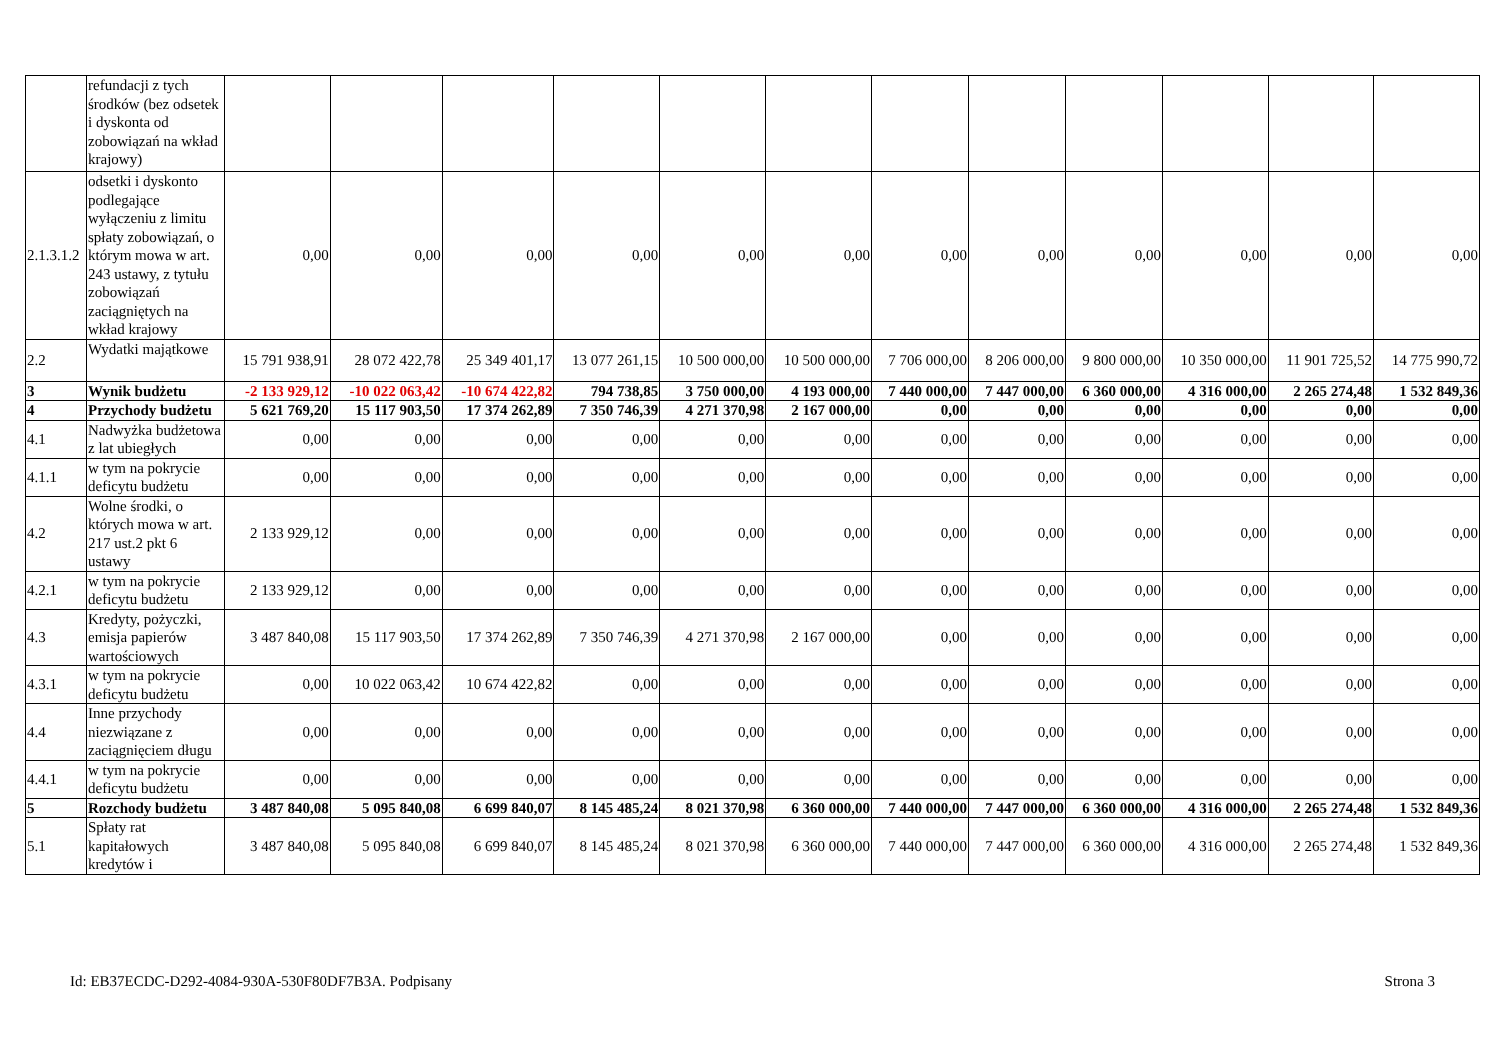| | refundacji z tych środków (bez odsetek i dyskonta od zobowiązań na wkład krajowy) | | | | | | | | | | | | |
| 2.1.3.1.2 | odsetki i dyskonto podlegające wyłączeniu z limitu spłaty zobowiązań, o którym mowa w art. 243 ustawy, z tytułu zobowiązań zaciągniętych na wkład krajowy | 0,00 | 0,00 | 0,00 | 0,00 | 0,00 | 0,00 | 0,00 | 0,00 | 0,00 | 0,00 | 0,00 | 0,00 |
| 2.2 | Wydatki majątkowe | 15 791 938,91 | 28 072 422,78 | 25 349 401,17 | 13 077 261,15 | 10 500 000,00 | 10 500 000,00 | 7 706 000,00 | 8 206 000,00 | 9 800 000,00 | 10 350 000,00 | 11 901 725,52 | 14 775 990,72 |
| 3 | Wynik budżetu | -2 133 929,12 | -10 022 063,42 | -10 674 422,82 | 794 738,85 | 3 750 000,00 | 4 193 000,00 | 7 440 000,00 | 7 447 000,00 | 6 360 000,00 | 4 316 000,00 | 2 265 274,48 | 1 532 849,36 |
| 4 | Przychody budżetu | 5 621 769,20 | 15 117 903,50 | 17 374 262,89 | 7 350 746,39 | 4 271 370,98 | 2 167 000,00 | 0,00 | 0,00 | 0,00 | 0,00 | 0,00 | 0,00 |
| 4.1 | Nadwyżka budżetowa z lat ubiegłych | 0,00 | 0,00 | 0,00 | 0,00 | 0,00 | 0,00 | 0,00 | 0,00 | 0,00 | 0,00 | 0,00 | 0,00 |
| 4.1.1 | w tym na pokrycie deficytu budżetu | 0,00 | 0,00 | 0,00 | 0,00 | 0,00 | 0,00 | 0,00 | 0,00 | 0,00 | 0,00 | 0,00 | 0,00 |
| 4.2 | Wolne środki, o których mowa w art. 217 ust.2 pkt 6 ustawy | 2 133 929,12 | 0,00 | 0,00 | 0,00 | 0,00 | 0,00 | 0,00 | 0,00 | 0,00 | 0,00 | 0,00 | 0,00 |
| 4.2.1 | w tym na pokrycie deficytu budżetu | 2 133 929,12 | 0,00 | 0,00 | 0,00 | 0,00 | 0,00 | 0,00 | 0,00 | 0,00 | 0,00 | 0,00 | 0,00 |
| 4.3 | Kredyty, pożyczki, emisja papierów wartościowych | 3 487 840,08 | 15 117 903,50 | 17 374 262,89 | 7 350 746,39 | 4 271 370,98 | 2 167 000,00 | 0,00 | 0,00 | 0,00 | 0,00 | 0,00 | 0,00 |
| 4.3.1 | w tym na pokrycie deficytu budżetu | 0,00 | 10 022 063,42 | 10 674 422,82 | 0,00 | 0,00 | 0,00 | 0,00 | 0,00 | 0,00 | 0,00 | 0,00 | 0,00 |
| 4.4 | Inne przychody niezwiązane z zaciągnięciem długu | 0,00 | 0,00 | 0,00 | 0,00 | 0,00 | 0,00 | 0,00 | 0,00 | 0,00 | 0,00 | 0,00 | 0,00 |
| 4.4.1 | w tym na pokrycie deficytu budżetu | 0,00 | 0,00 | 0,00 | 0,00 | 0,00 | 0,00 | 0,00 | 0,00 | 0,00 | 0,00 | 0,00 | 0,00 |
| 5 | Rozchody budżetu | 3 487 840,08 | 5 095 840,08 | 6 699 840,07 | 8 145 485,24 | 8 021 370,98 | 6 360 000,00 | 7 440 000,00 | 7 447 000,00 | 6 360 000,00 | 4 316 000,00 | 2 265 274,48 | 1 532 849,36 |
| 5.1 | Spłaty rat kapitałowych kredytów i | 3 487 840,08 | 5 095 840,08 | 6 699 840,07 | 8 145 485,24 | 8 021 370,98 | 6 360 000,00 | 7 440 000,00 | 7 447 000,00 | 6 360 000,00 | 4 316 000,00 | 2 265 274,48 | 1 532 849,36 |
Id: EB37ECDC-D292-4084-930A-530F80DF7B3A. Podpisany Strona 3